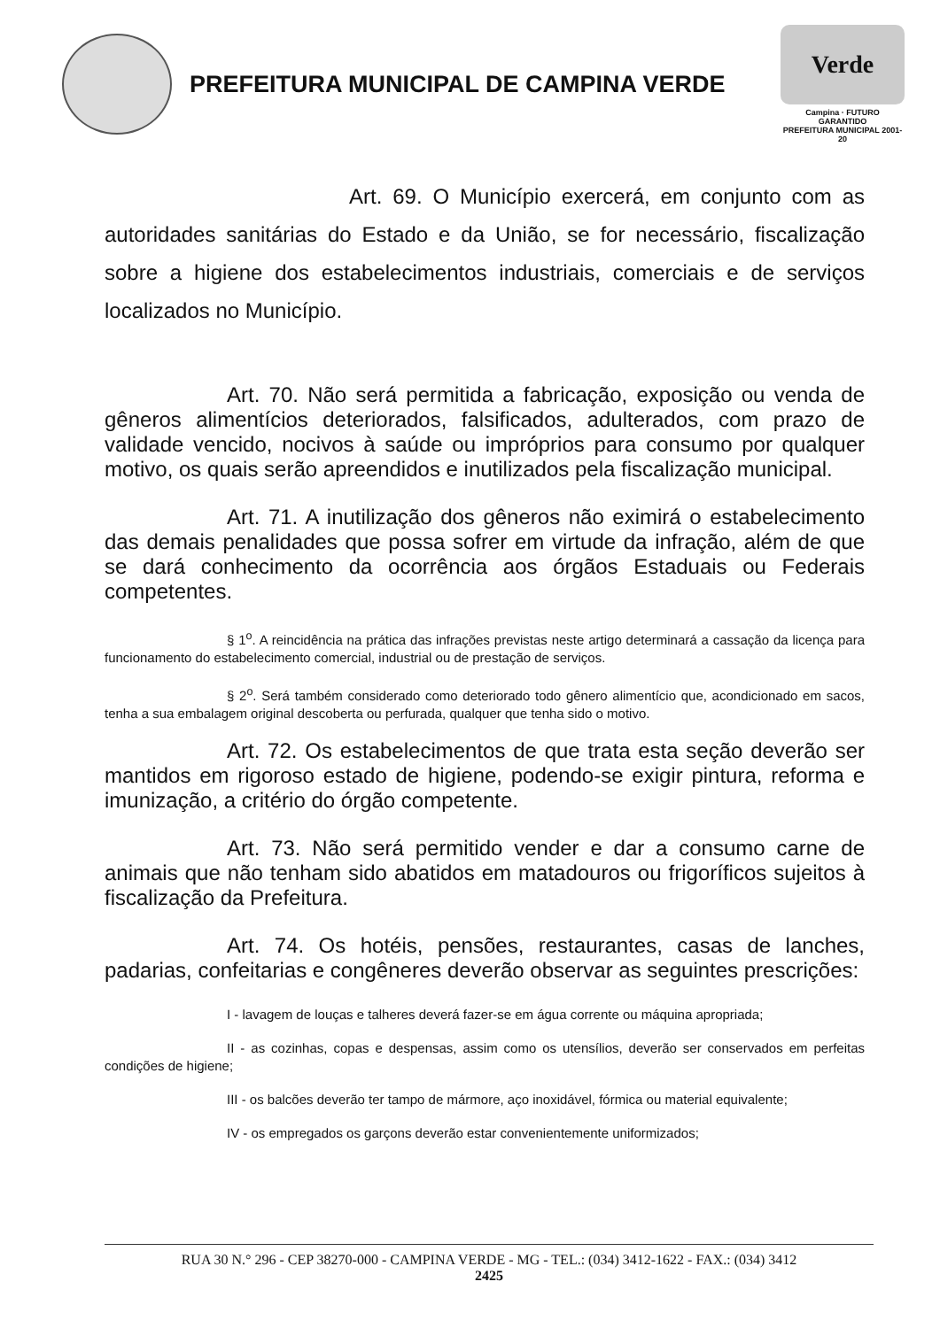PREFEITURA MUNICIPAL DE CAMPINA VERDE
Verde
Campina · FUTURO GARANTIDO
PREFEITURA MUNICIPAL 2001-20
Art. 69. O Município exercerá, em conjunto com as autoridades sanitárias do Estado e da União, se for necessário, fiscalização sobre a higiene dos estabelecimentos industriais, comerciais e de serviços localizados no Município.
Art. 70. Não será permitida a fabricação, exposição ou venda de gêneros alimentícios deteriorados, falsificados, adulterados, com prazo de validade vencido, nocivos à saúde ou impróprios para consumo por qualquer motivo, os quais serão apreendidos e inutilizados pela fiscalização municipal.
Art. 71. A inutilização dos gêneros não eximirá o estabelecimento das demais penalidades que possa sofrer em virtude da infração, além de que se dará conhecimento da ocorrência aos órgãos Estaduais ou Federais competentes.
§ 1<sup>o</sup>. A reincidência na prática das infrações previstas neste artigo determinará a cassação da licença para funcionamento do estabelecimento comercial, industrial ou de prestação de serviços.
§ 2<sup>o</sup>. Será também considerado como deteriorado todo gênero alimentício que, acondicionado em sacos, tenha a sua embalagem original descoberta ou perfurada, qualquer que tenha sido o motivo.
Art. 72. Os estabelecimentos de que trata esta seção deverão ser mantidos em rigoroso estado de higiene, podendo-se exigir pintura, reforma e imunização, a critério do órgão competente.
Art. 73. Não será permitido vender e dar a consumo carne de animais que não tenham sido abatidos em matadouros ou frigoríficos sujeitos à fiscalização da Prefeitura.
Art. 74. Os hotéis, pensões, restaurantes, casas de lanches, padarias, confeitarias e congêneres deverão observar as seguintes prescrições:
I - lavagem de louças e talheres deverá fazer-se em água corrente ou máquina apropriada;
II - as cozinhas, copas e despensas, assim como os utensílios, deverão ser conservados em perfeitas condições de higiene;
III - os balcões deverão ter tampo de mármore, aço inoxidável, fórmica ou material equivalente;
IV - os empregados os garçons deverão estar convenientemente uniformizados;
RUA 30 N.° 296 - CEP 38270-000 - CAMPINA VERDE - MG - TEL.: (034) 3412-1622 - FAX.: (034) 3412
2425